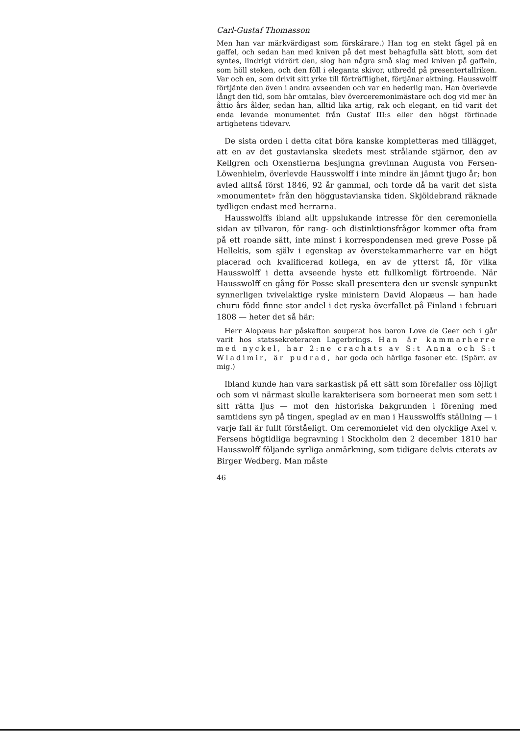Carl-Gustaf Thomasson
Men han var märkvärdigast som förskärare.) Han tog en stekt fågel på en gaffel, och sedan han med kniven på det mest behagfulla sätt blott, som det syntes, lindrigt vidrört den, slog han några små slag med kniven på gaffeln, som höll steken, och den föll i eleganta skivor, utbredd på presentertallriken. Var och en, som drivit sitt yrke till förträfflighet, förtjänar aktning. Hausswolff förtjänte den även i andra avseenden och var en hederlig man. Han överlevde långt den tid, som här omtalas, blev överceremonimästare och dog vid mer än åttio års ålder, sedan han, alltid lika artig, rak och elegant, en tid varit det enda levande monumentet från Gustaf III:s eller den högst förfinade artighetens tidevarv.
De sista orden i detta citat böra kanske kompletteras med tillägget, att en av det gustavianska skedets mest strålande stjärnor, den av Kellgren och Oxenstierna besjungna grevinnan Augusta von Fersen-Löwenhielm, överlevde Hausswolff i inte mindre än jämnt tjugo år; hon avled alltså först 1846, 92 år gammal, och torde då ha varit det sista »monumentet» från den höggustavianska tiden. Skjöldebrand räknade tydligen endast med herrarna.
Hausswolffs ibland allt uppslukande intresse för den ceremoniella sidan av tillvaron, för rang- och distinktionsfrågor kommer ofta fram på ett roande sätt, inte minst i korrespondensen med greve Posse på Hellekis, som själv i egenskap av överstekammarherre var en högt placerad och kvalificerad kollega, en av de ytterst få, för vilka Hausswolff i detta avseende hyste ett fullkomligt förtroende. När Hausswolff en gång för Posse skall presentera den ur svensk synpunkt synnerligen tvivelaktige ryske ministern David Alopæus — han hade ehuru född finne stor andel i det ryska överfallet på Finland i februari 1808 — heter det så här:
Herr Alopæus har påskafton souperat hos baron Love de Geer och i går varit hos statssekreteraren Lagerbrings. Han är kammarherre med nyckel, har 2:ne crachats av S:t Anna och S:t Wladimir, är pudrad, har goda och härliga fasoner etc. (Spärr. av mig.)
Ibland kunde han vara sarkastisk på ett sätt som förefaller oss löjligt och som vi närmast skulle karakterisera som borneerat men som sett i sitt rätta ljus — mot den historiska bakgrunden i förening med samtidens syn på tingen, speglad av en man i Hausswolffs ställning — i varje fall är fullt förståeligt. Om ceremonielet vid den olycklige Axel v. Fersens högtidliga begravning i Stockholm den 2 december 1810 har Hausswolff följande syrliga anmärkning, som tidigare delvis citerats av Birger Wedberg. Man måste
46